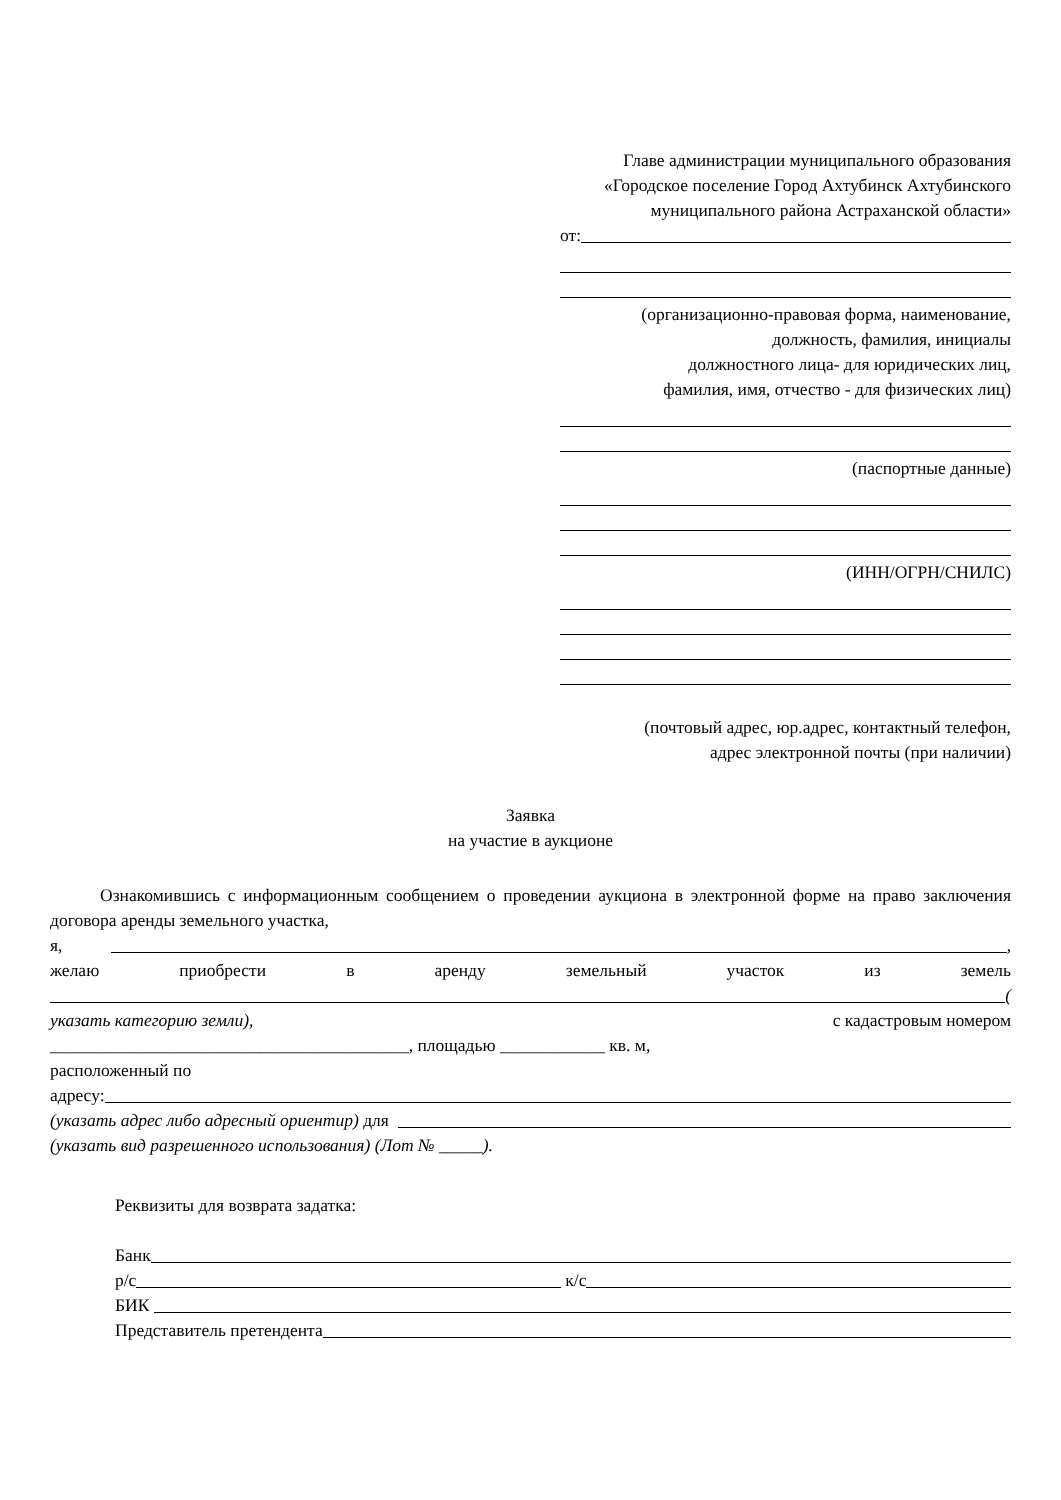Главе администрации муниципального образования
«Городское поселение Город Ахтубинск Ахтубинского
муниципального района Астраханской области»
от:
(организационно-правовая форма, наименование,
должность, фамилия, инициалы
должностного лица- для юридических лиц,
фамилия, имя, отчество - для физических лиц)
(паспортные данные)
(ИНН/ОГРН/СНИЛС)
(почтовый адрес, юр.адрес, контактный телефон,
адрес электронной почты (при наличии)
Заявка
на участие в аукционе
Ознакомившись с информационным сообщением о проведении аукциона в электронной форме на право заключения договора аренды земельного участка,
я, ,
желаю приобрести в аренду земельный участок из земель
(
указать категорию земли), с кадастровым номером
_________________________________________, площадью ____________ кв. м,
расположенный по
адресу:
(указать адрес либо адресный ориентир) для
(указать вид разрешенного использования) (Лот № _____).
Реквизиты для возврата задатка:
Банк
р/с к/с
БИК
Представитель претендента